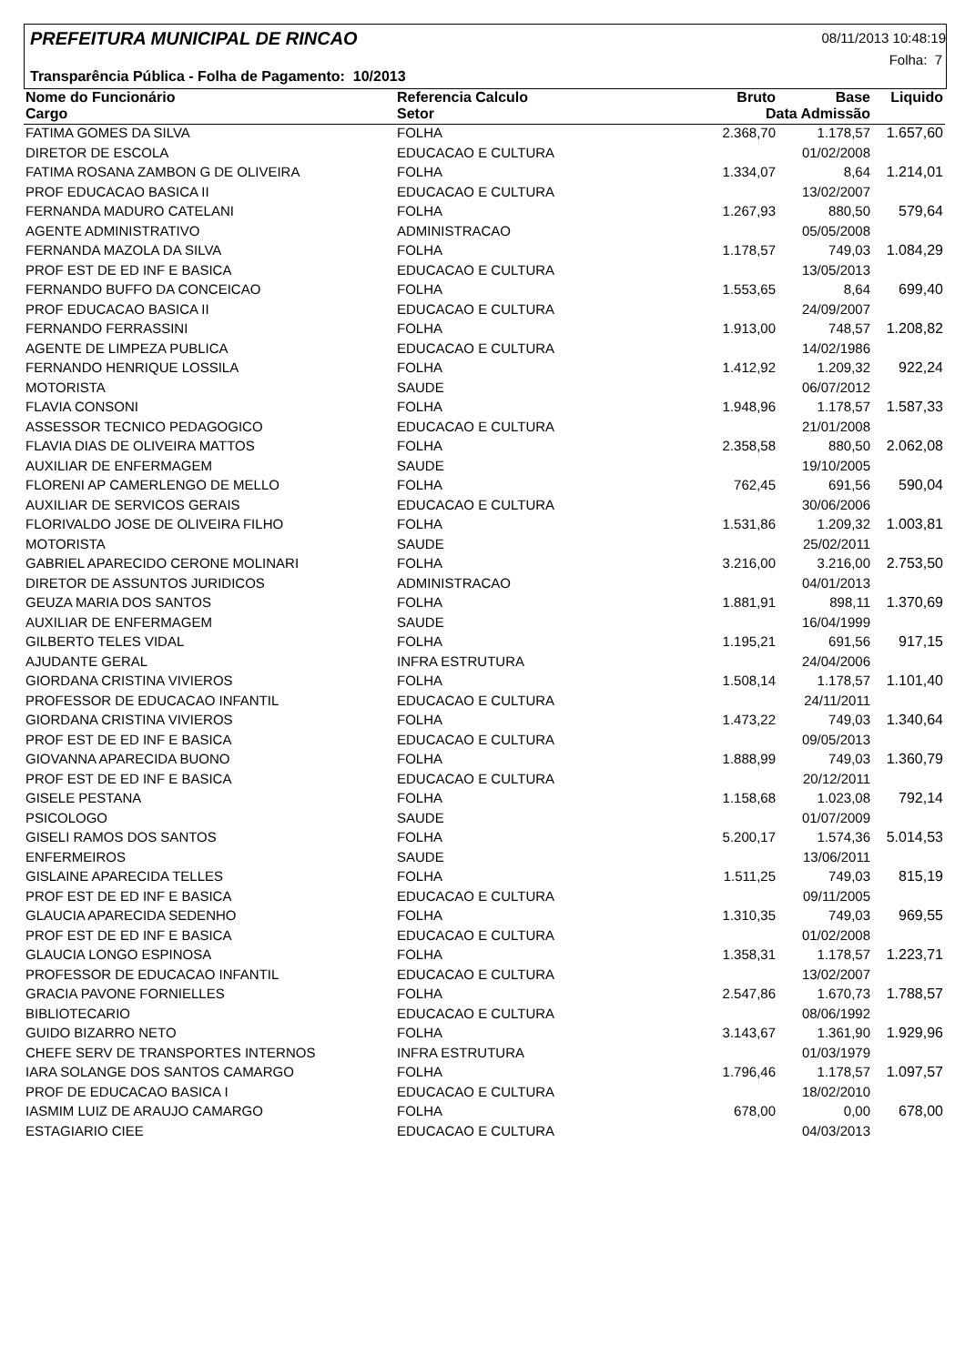PREFEITURA MUNICIPAL DE RINCAO 08/11/2013 10:48:19
Folha: 7
Transparência Pública - Folha de Pagamento: 10/2013
| Nome do Funcionário | Referencia Calculo | Bruto | Base | Liquido |
| --- | --- | --- | --- | --- |
| Cargo | Setor | Data Admissão | | |
| FATIMA GOMES DA SILVA | FOLHA | 2.368,70 | 1.178,57 | 1.657,60 |
| DIRETOR DE ESCOLA | EDUCACAO E CULTURA | | 01/02/2008 | |
| FATIMA ROSANA ZAMBON G DE OLIVEIRA | FOLHA | 1.334,07 | 8,64 | 1.214,01 |
| PROF EDUCACAO BASICA II | EDUCACAO E CULTURA | | 13/02/2007 | |
| FERNANDA MADURO CATELANI | FOLHA | 1.267,93 | 880,50 | 579,64 |
| AGENTE ADMINISTRATIVO | ADMINISTRACAO | | 05/05/2008 | |
| FERNANDA MAZOLA DA SILVA | FOLHA | 1.178,57 | 749,03 | 1.084,29 |
| PROF EST DE ED INF E BASICA | EDUCACAO E CULTURA | | 13/05/2013 | |
| FERNANDO BUFFO DA CONCEICAO | FOLHA | 1.553,65 | 8,64 | 699,40 |
| PROF EDUCACAO BASICA II | EDUCACAO E CULTURA | | 24/09/2007 | |
| FERNANDO FERRASSINI | FOLHA | 1.913,00 | 748,57 | 1.208,82 |
| AGENTE DE LIMPEZA PUBLICA | EDUCACAO E CULTURA | | 14/02/1986 | |
| FERNANDO HENRIQUE LOSSILA | FOLHA | 1.412,92 | 1.209,32 | 922,24 |
| MOTORISTA | SAUDE | | 06/07/2012 | |
| FLAVIA CONSONI | FOLHA | 1.948,96 | 1.178,57 | 1.587,33 |
| ASSESSOR TECNICO PEDAGOGICO | EDUCACAO E CULTURA | | 21/01/2008 | |
| FLAVIA DIAS DE OLIVEIRA MATTOS | FOLHA | 2.358,58 | 880,50 | 2.062,08 |
| AUXILIAR DE ENFERMAGEM | SAUDE | | 19/10/2005 | |
| FLORENI AP CAMERLENGO DE MELLO | FOLHA | 762,45 | 691,56 | 590,04 |
| AUXILIAR DE SERVICOS GERAIS | EDUCACAO E CULTURA | | 30/06/2006 | |
| FLORIVALDO JOSE DE OLIVEIRA FILHO | FOLHA | 1.531,86 | 1.209,32 | 1.003,81 |
| MOTORISTA | SAUDE | | 25/02/2011 | |
| GABRIEL APARECIDO CERONE MOLINARI | FOLHA | 3.216,00 | 3.216,00 | 2.753,50 |
| DIRETOR DE ASSUNTOS JURIDICOS | ADMINISTRACAO | | 04/01/2013 | |
| GEUZA MARIA DOS SANTOS | FOLHA | 1.881,91 | 898,11 | 1.370,69 |
| AUXILIAR DE ENFERMAGEM | SAUDE | | 16/04/1999 | |
| GILBERTO TELES VIDAL | FOLHA | 1.195,21 | 691,56 | 917,15 |
| AJUDANTE GERAL | INFRA ESTRUTURA | | 24/04/2006 | |
| GIORDANA CRISTINA VIVIEROS | FOLHA | 1.508,14 | 1.178,57 | 1.101,40 |
| PROFESSOR DE EDUCACAO INFANTIL | EDUCACAO E CULTURA | | 24/11/2011 | |
| GIORDANA CRISTINA VIVIEROS | FOLHA | 1.473,22 | 749,03 | 1.340,64 |
| PROF EST DE ED INF E BASICA | EDUCACAO E CULTURA | | 09/05/2013 | |
| GIOVANNA APARECIDA BUONO | FOLHA | 1.888,99 | 749,03 | 1.360,79 |
| PROF EST DE ED INF E BASICA | EDUCACAO E CULTURA | | 20/12/2011 | |
| GISELE PESTANA | FOLHA | 1.158,68 | 1.023,08 | 792,14 |
| PSICOLOGO | SAUDE | | 01/07/2009 | |
| GISELI RAMOS DOS SANTOS | FOLHA | 5.200,17 | 1.574,36 | 5.014,53 |
| ENFERMEIROS | SAUDE | | 13/06/2011 | |
| GISLAINE APARECIDA TELLES | FOLHA | 1.511,25 | 749,03 | 815,19 |
| PROF EST DE ED INF E BASICA | EDUCACAO E CULTURA | | 09/11/2005 | |
| GLAUCIA APARECIDA SEDENHO | FOLHA | 1.310,35 | 749,03 | 969,55 |
| PROF EST DE ED INF E BASICA | EDUCACAO E CULTURA | | 01/02/2008 | |
| GLAUCIA LONGO ESPINOSA | FOLHA | 1.358,31 | 1.178,57 | 1.223,71 |
| PROFESSOR DE EDUCACAO INFANTIL | EDUCACAO E CULTURA | | 13/02/2007 | |
| GRACIA PAVONE FORNIELLES | FOLHA | 2.547,86 | 1.670,73 | 1.788,57 |
| BIBLIOTECARIO | EDUCACAO E CULTURA | | 08/06/1992 | |
| GUIDO BIZARRO NETO | FOLHA | 3.143,67 | 1.361,90 | 1.929,96 |
| CHEFE SERV DE TRANSPORTES INTERNOS | INFRA ESTRUTURA | | 01/03/1979 | |
| IARA SOLANGE DOS SANTOS CAMARGO | FOLHA | 1.796,46 | 1.178,57 | 1.097,57 |
| PROF DE EDUCACAO BASICA I | EDUCACAO E CULTURA | | 18/02/2010 | |
| IASMIM LUIZ DE ARAUJO CAMARGO | FOLHA | 678,00 | 0,00 | 678,00 |
| ESTAGIARIO CIEE | EDUCACAO E CULTURA | | 04/03/2013 | |